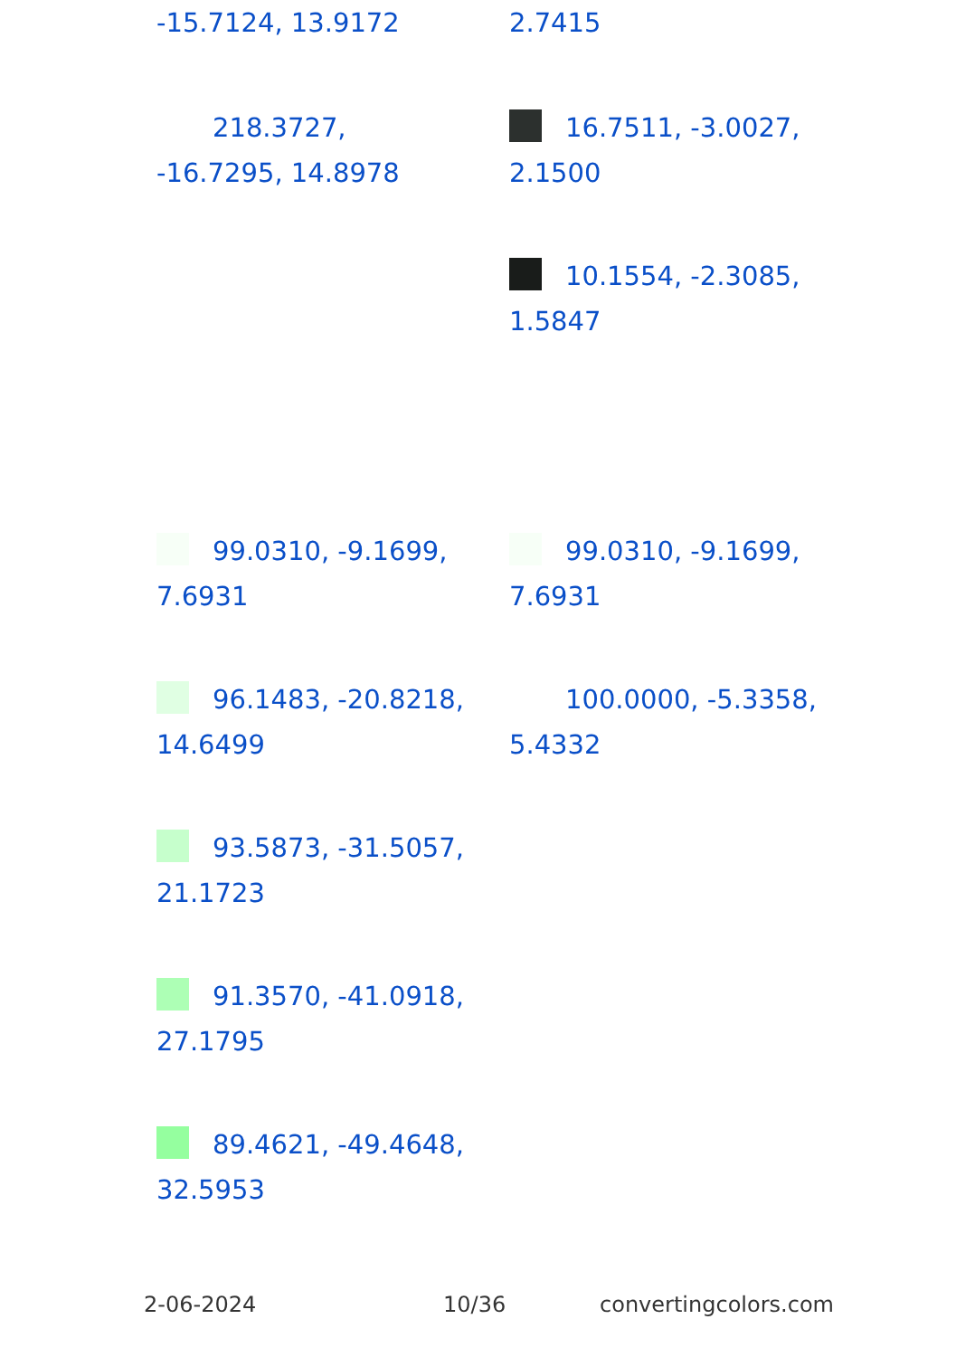-15.7124, 13.9172 2.7415
218.3727, -16.7295, 14.8978
16.7511, -3.0027, 2.1500
10.1554, -2.3085, 1.5847
99.0310, -9.1699, 7.6931
99.0310, -9.1699, 7.6931
96.1483, -20.8218, 14.6499
100.0000, -5.3358, 5.4332
93.5873, -31.5057, 21.1723
91.3570, -41.0918, 27.1795
89.4621, -49.4648, 32.5953
2-06-2024 10/36 convertingcolors.com